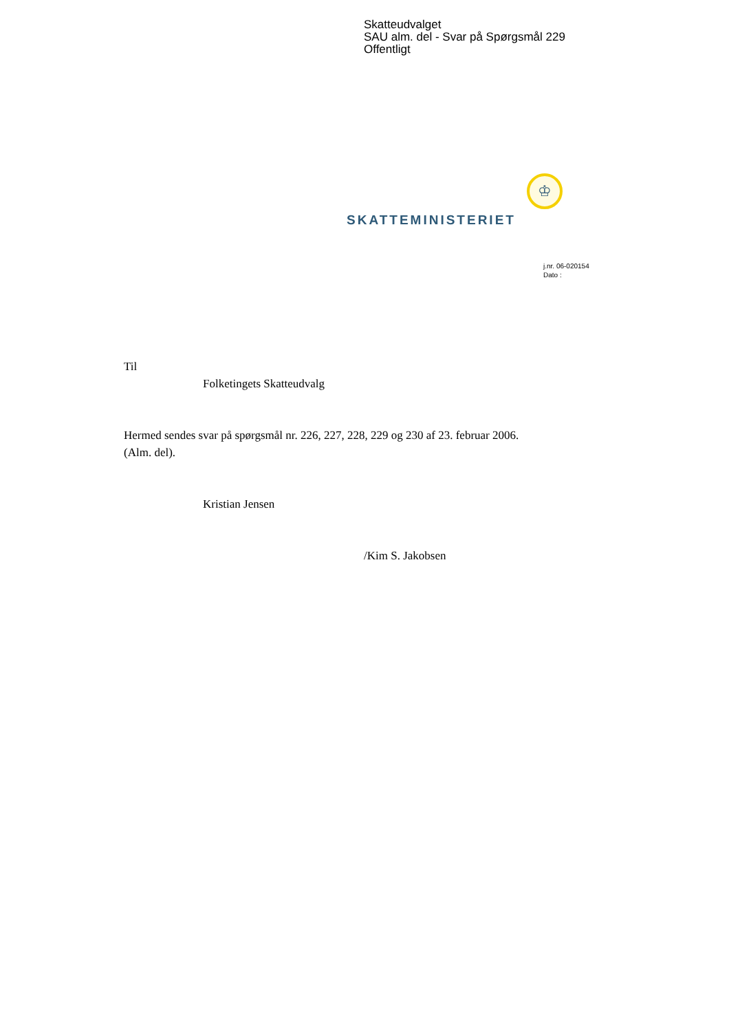Skatteudvalget
SAU alm. del - Svar på Spørgsmål 229
Offentligt
♔
SKATTEMINISTERIET
j.nr. 06-020154
Dato :
Til
Folketingets Skatteudvalg
Hermed sendes svar på spørgsmål nr. 226, 227, 228, 229 og 230 af 23. februar 2006.
(Alm. del).
Kristian Jensen
/Kim S. Jakobsen